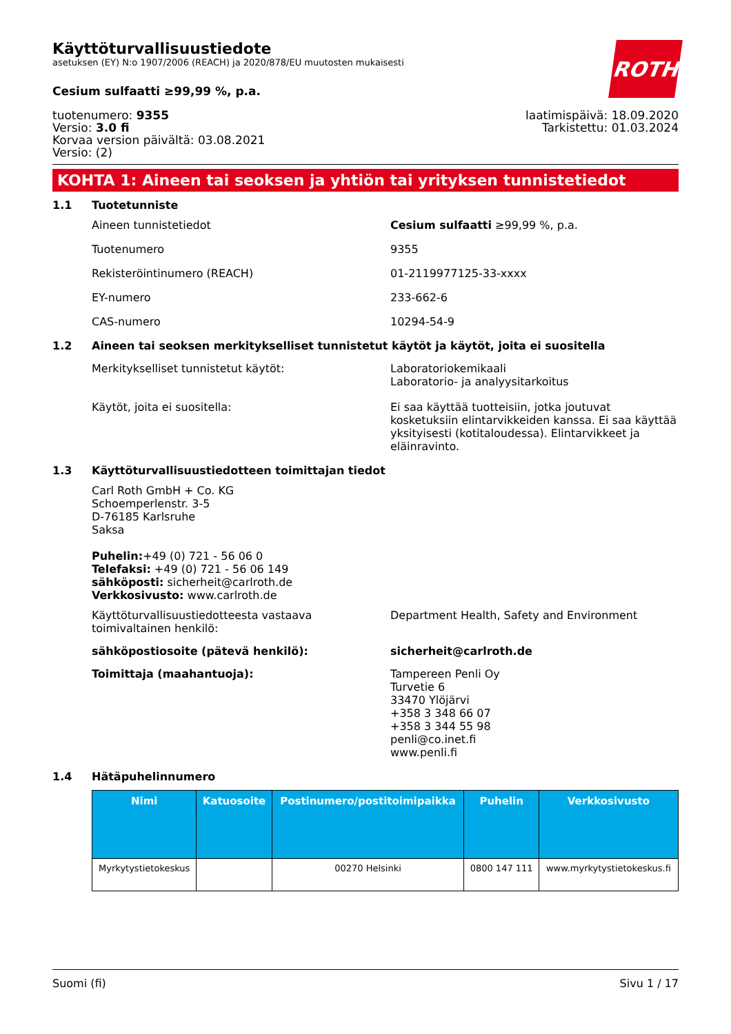ROTH
Käyttöturvallisuustiedote
asetuksen (EY) N:o 1907/2006 (REACH) ja 2020/878/EU muutosten mukaisesti
Cesium sulfaatti ≥99,99 %, p.a.
tuotenumero: 9355
Versio: 3.0 fi
Korvaa version päivältä: 03.08.2021
Versio: (2)
laatimispäivä: 18.09.2020
Tarkistettu: 01.03.2024
KOHTA 1: Aineen tai seoksen ja yhtiön tai yrityksen tunnistetiedot
1.1 Tuotetunniste
Aineen tunnistetiedot Cesium sulfaatti ≥99,99 %, p.a.
Tuotenumero 9355
Rekisteröintinumero (REACH) 01-2119977125-33-xxxx
EY-numero 233-662-6
CAS-numero 10294-54-9
1.2 Aineen tai seoksen merkitykselliset tunnistetut käytöt ja käytöt, joita ei suositella
Merkitykselliset tunnistetut käytöt: Laboratoriokemikaali
Laboratorio- ja analyysitarkoitus
Käytöt, joita ei suositella: Ei saa käyttää tuotteisiin, jotka joutuvat kosketuksiin elintarvikkeiden kanssa. Ei saa käyttää yksityisesti (kotitaloudessa). Elintarvikkeet ja eläinravinto.
1.3 Käyttöturvallisuustiedotteen toimittajan tiedot
Carl Roth GmbH + Co. KG
Schoemperlenstr. 3-5
D-76185 Karlsruhe
Saksa
Puhelin:+49 (0) 721 - 56 06 0
Telefaksi: +49 (0) 721 - 56 06 149
sähköposti: sicherheit@carlroth.de
Verkkosivusto: www.carlroth.de
Käyttöturvallisuustiedotteesta vastaava toimivaltainen henkilö: Department Health, Safety and Environment
sähköpostiosoite (pätevä henkilö): sicherheit@carlroth.de
Toimittaja (maahantuoja): Tampereen Penli Oy
Turvetie 6
33470 Ylöjärvi
+358 3 348 66 07
+358 3 344 55 98
penli@co.inet.fi
www.penli.fi
1.4 Hätäpuhelinnumero
| Nimi | Katuosoite | Postinumero/postitoimipaikka | Puhelin | Verkkosivusto |
| --- | --- | --- | --- | --- |
| Myrkytystietokeskus | | 00270 Helsinki | 0800 147 111 | www.myrkytystietokeskus.fi |
Suomi (fi) Sivu 1 / 17